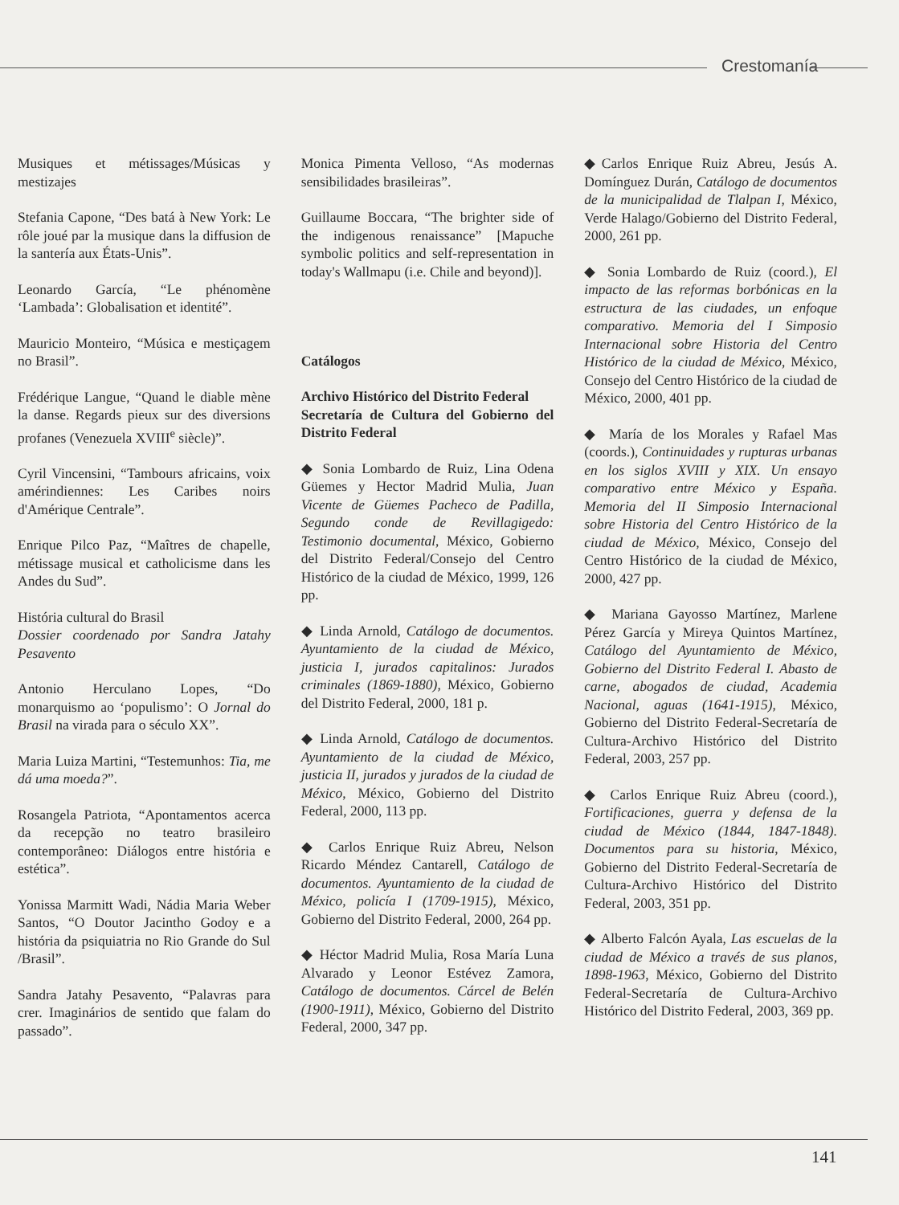Crestomanía
Musiques et métissages/Músicas y mestizajes
Stefania Capone, “Des batá à New York: Le rôle joué par la musique dans la diffusion de la santería aux États-Unis”.
Leonardo García, “Le phénomène ‘Lambada’: Globalisation et identité”.
Mauricio Monteiro, “Música e mestiçagem no Brasil”.
Frédérique Langue, “Quand le diable mène la danse. Regards pieux sur des diversions profanes (Venezuela XVIII<sup>e</sup> siècle)”.
Cyril Vincensini, “Tambours africains, voix amérindiennes: Les Caribes noirs d'Amérique Centrale”.
Enrique Pilco Paz, “Maîtres de chapelle, métissage musical et catholicisme dans les Andes du Sud”.
História cultural do Brasil
Dossier coordenado por Sandra Jatahy Pesavento
Antonio Herculano Lopes, “Do monarquismo ao ‘populismo’: O Jornal do Brasil na virada para o século XX”.
Maria Luiza Martini, “Testemunhos: Tia, me dá uma moeda?”.
Rosangela Patriota, “Apontamentos acerca da recepção no teatro brasileiro contemporâneo: Diálogos entre história e estética”.
Yonissa Marmitt Wadi, Nádia Maria Weber Santos, “O Doutor Jacintho Godoy e a história da psiquiatria no Rio Grande do Sul /Brasil”.
Sandra Jatahy Pesavento, “Palavras para crer. Imaginários de sentido que falam do passado”.
Monica Pimenta Velloso, “As modernas sensibilidades brasileiras”.
Guillaume Boccara, “The brighter side of the indigenous renaissance” [Mapuche symbolic politics and self-representation in today's Wallmapu (i.e. Chile and beyond)].
Catálogos
Archivo Histórico del Distrito Federal
Secretaría de Cultura del Gobierno del Distrito Federal
◆ Sonia Lombardo de Ruiz, Lina Odena Güemes y Hector Madrid Mulia, Juan Vicente de Güemes Pacheco de Padilla, Segundo conde de Revillagigedo: Testimonio documental, México, Gobierno del Distrito Federal/Consejo del Centro Histórico de la ciudad de México, 1999, 126 pp.
◆ Linda Arnold, Catálogo de documentos. Ayuntamiento de la ciudad de México, justicia I, jurados capitalinos: Jurados criminales (1869-1880), México, Gobierno del Distrito Federal, 2000, 181 p.
◆ Linda Arnold, Catálogo de documentos. Ayuntamiento de la ciudad de México, justicia II, jurados y jurados de la ciudad de México, México, Gobierno del Distrito Federal, 2000, 113 pp.
◆ Carlos Enrique Ruiz Abreu, Nelson Ricardo Méndez Cantarell, Catálogo de documentos. Ayuntamiento de la ciudad de México, policía I (1709-1915), México, Gobierno del Distrito Federal, 2000, 264 pp.
◆ Héctor Madrid Mulia, Rosa María Luna Alvarado y Leonor Estévez Zamora, Catálogo de documentos. Cárcel de Belén (1900-1911), México, Gobierno del Distrito Federal, 2000, 347 pp.
◆Carlos Enrique Ruiz Abreu, Jesús A. Domínguez Durán, Catálogo de documentos de la municipalidad de Tlalpan I, México, Verde Halago/Gobierno del Distrito Federal, 2000, 261 pp.
◆ Sonia Lombardo de Ruiz (coord.), El impacto de las reformas borbónicas en la estructura de las ciudades, un enfoque comparativo. Memoria del I Simposio Internacional sobre Historia del Centro Histórico de la ciudad de México, México, Consejo del Centro Histórico de la ciudad de México, 2000, 401 pp.
◆ María de los Morales y Rafael Mas (coords.), Continuidades y rupturas urbanas en los siglos XVIII y XIX. Un ensayo comparativo entre México y España. Memoria del II Simposio Internacional sobre Historia del Centro Histórico de la ciudad de México, México, Consejo del Centro Histórico de la ciudad de México, 2000, 427 pp.
◆ Mariana Gayosso Martínez, Marlene Pérez García y Mireya Quintos Martínez, Catálogo del Ayuntamiento de México, Gobierno del Distrito Federal I. Abasto de carne, abogados de ciudad, Academia Nacional, aguas (1641-1915), México, Gobierno del Distrito Federal-Secretaría de Cultura-Archivo Histórico del Distrito Federal, 2003, 257 pp.
◆ Carlos Enrique Ruiz Abreu (coord.), Fortificaciones, guerra y defensa de la ciudad de México (1844, 1847-1848). Documentos para su historia, México, Gobierno del Distrito Federal-Secretaría de Cultura-Archivo Histórico del Distrito Federal, 2003, 351 pp.
◆ Alberto Falcón Ayala, Las escuelas de la ciudad de México a través de sus planos, 1898-1963, México, Gobierno del Distrito Federal-Secretaría de Cultura-Archivo Histórico del Distrito Federal, 2003, 369 pp.
141